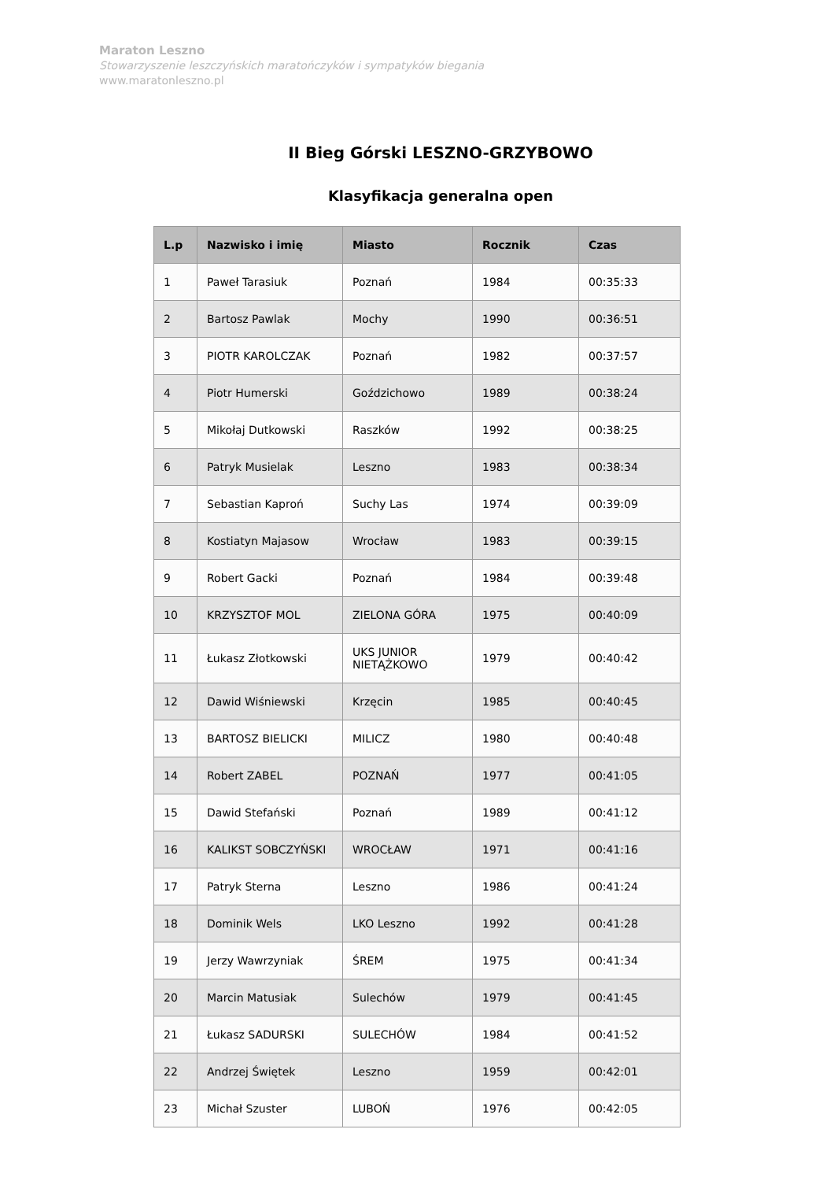Maraton Leszno
Stowarzyszenie leszczyńskich maratończyków i sympatyków biegania
www.maratonleszno.pl
II Bieg Górski LESZNO-GRZYBOWO
Klasyfikacja generalna open
| L.p | Nazwisko i imię | Miasto | Rocznik | Czas |
| --- | --- | --- | --- | --- |
| 1 | Paweł Tarasiuk | Poznań | 1984 | 00:35:33 |
| 2 | Bartosz Pawlak | Mochy | 1990 | 00:36:51 |
| 3 | PIOTR KAROLCZAK | Poznań | 1982 | 00:37:57 |
| 4 | Piotr Humerski | Goździchowo | 1989 | 00:38:24 |
| 5 | Mikołaj Dutkowski | Raszków | 1992 | 00:38:25 |
| 6 | Patryk Musielak | Leszno | 1983 | 00:38:34 |
| 7 | Sebastian Kaproń | Suchy Las | 1974 | 00:39:09 |
| 8 | Kostiatyn Majasow | Wrocław | 1983 | 00:39:15 |
| 9 | Robert Gacki | Poznań | 1984 | 00:39:48 |
| 10 | KRZYSZTOF MOL | ZIELONA GÓRA | 1975 | 00:40:09 |
| 11 | Łukasz Złotkowski | UKS JUNIOR NIETĄŻKOWO | 1979 | 00:40:42 |
| 12 | Dawid Wiśniewski | Krzęcin | 1985 | 00:40:45 |
| 13 | BARTOSZ BIELICKI | MILICZ | 1980 | 00:40:48 |
| 14 | Robert ZABEL | POZNAŃ | 1977 | 00:41:05 |
| 15 | Dawid Stefański | Poznań | 1989 | 00:41:12 |
| 16 | KALIKST SOBCZYŃSKI | WROCŁAW | 1971 | 00:41:16 |
| 17 | Patryk Sterna | Leszno | 1986 | 00:41:24 |
| 18 | Dominik Wels | LKO Leszno | 1992 | 00:41:28 |
| 19 | Jerzy Wawrzyniak | ŚREM | 1975 | 00:41:34 |
| 20 | Marcin Matusiak | Sulechów | 1979 | 00:41:45 |
| 21 | Łukasz SADURSKI | SULECHÓW | 1984 | 00:41:52 |
| 22 | Andrzej Świętek | Leszno | 1959 | 00:42:01 |
| 23 | Michał Szuster | LUBOŃ | 1976 | 00:42:05 |